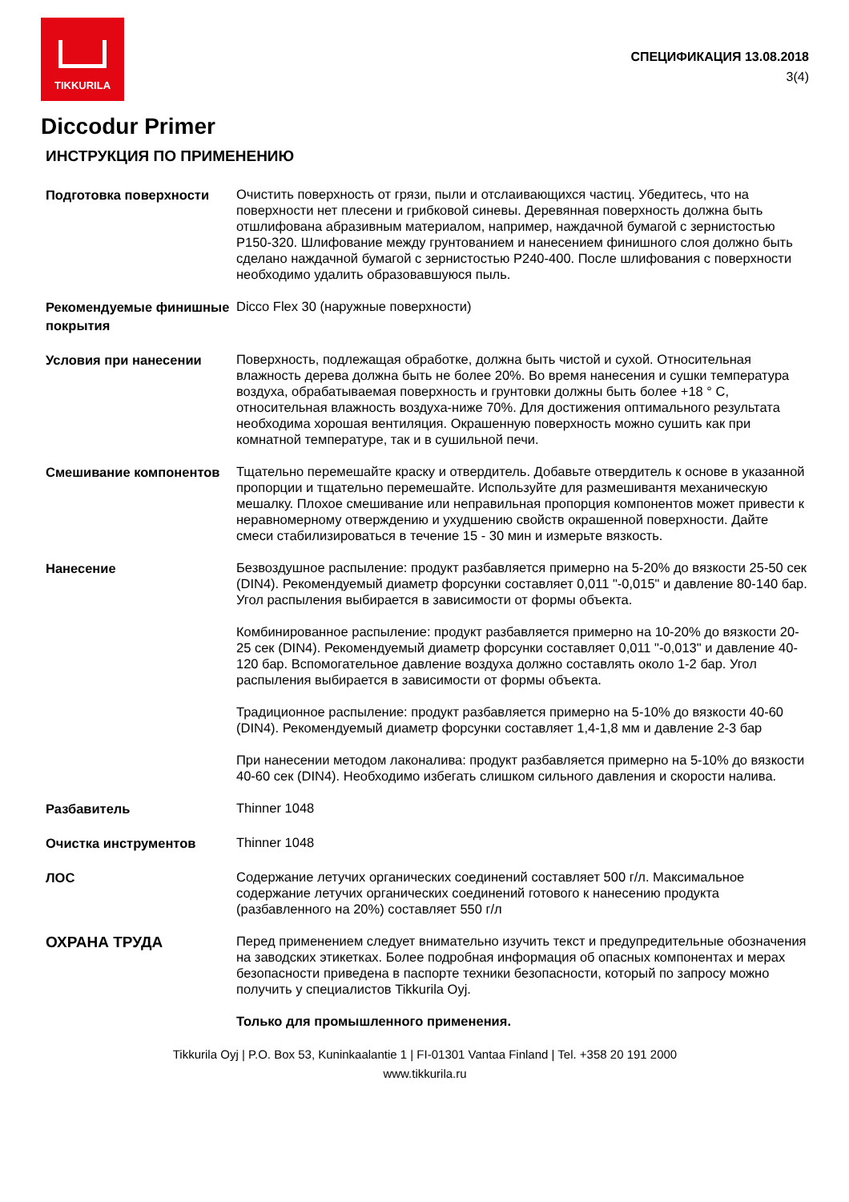TIKKURILA
СПЕЦИФИКАЦИЯ 13.08.2018
3(4)
Diccodur Primer
ИНСТРУКЦИЯ ПО ПРИМЕНЕНИЮ
Подготовка поверхности
Очистить поверхность от грязи, пыли и отслаивающихся частиц. Убедитесь, что на поверхности нет плесени и грибковой синевы. Деревянная поверхность должна быть отшлифована абразивным материалом, например, наждачной бумагой с зернистостью P150-320. Шлифование между грунтованием и нанесением финишного слоя должно быть сделано наждачной бумагой с зернистостью P240-400. После шлифования с поверхности необходимо удалить образовавшуюся пыль.
Рекомендуемые финишные покрытия
Dicco Flex 30 (наружные поверхности)
Условия при нанесении
Поверхность, подлежащая обработке, должна быть чистой и сухой. Относительная влажность дерева должна быть не более 20%. Во время нанесения и сушки температура воздуха, обрабатываемая поверхность и грунтовки должны быть более +18 ° C, относительная влажность воздуха-ниже 70%. Для достижения оптимального результата необходима хорошая вентиляция. Окрашенную поверхность можно сушить как при комнатной температуре, так и в сушильной печи.
Смешивание компонентов
Тщательно перемешайте краску и отвердитель. Добавьте отвердитель к основе в указанной пропорции и тщательно перемешайте. Используйте для размешивантя механическую мешалку. Плохое смешивание или неправильная пропорция компонентов может привести к неравномерному отверждению и ухудшению свойств окрашенной поверхности. Дайте смеси стабилизироваться в течение 15 - 30 мин и измерьте вязкость.
Нанесение
Безвоздушное распыление: продукт разбавляется примерно на 5-20% до вязкости 25-50 сек (DIN4). Рекомендуемый диаметр форсунки составляет 0,011 "-0,015" и давление 80-140 бар. Угол распыления выбирается в зависимости от формы объекта.
Комбинированное распыление: продукт разбавляется примерно на 10-20% до вязкости 20-25 сек (DIN4). Рекомендуемый диаметр форсунки составляет 0,011 "-0,013" и давление 40-120 бар. Вспомогательное давление воздуха должно составлять около 1-2 бар. Угол распыления выбирается в зависимости от формы объекта.
Традиционное распыление: продукт разбавляется примерно на 5-10% до вязкости 40-60 (DIN4). Рекомендуемый диаметр форсунки составляет 1,4-1,8 мм и давление 2-3 бар
При нанесении методом лаконалива: продукт разбавляется примерно на 5-10% до вязкости 40-60 сек (DIN4). Необходимо избегать слишком сильного давления и скорости налива.
Разбавитель
Thinner 1048
Очистка инструментов
Thinner 1048
ЛОС
Содержание летучих органических соединений составляет 500 г/л. Максимальное содержание летучих органических соединений готового к нанесению продукта (разбавленного на 20%) составляет 550 г/л
ОХРАНА ТРУДА
Перед применением следует внимательно изучить текст и предупредительные обозначения на заводских этикетках. Более подробная информация об опасных компонентах и мерах безопасности приведена в паспорте техники безопасности, который по запросу можно получить у специалистов Tikkurila Oyj.
Только для промышленного применения.
Tikkurila Oyj | P.O. Box 53, Kuninkaalantie 1 | FI-01301 Vantaa Finland | Tel. +358 20 191 2000
www.tikkurila.ru